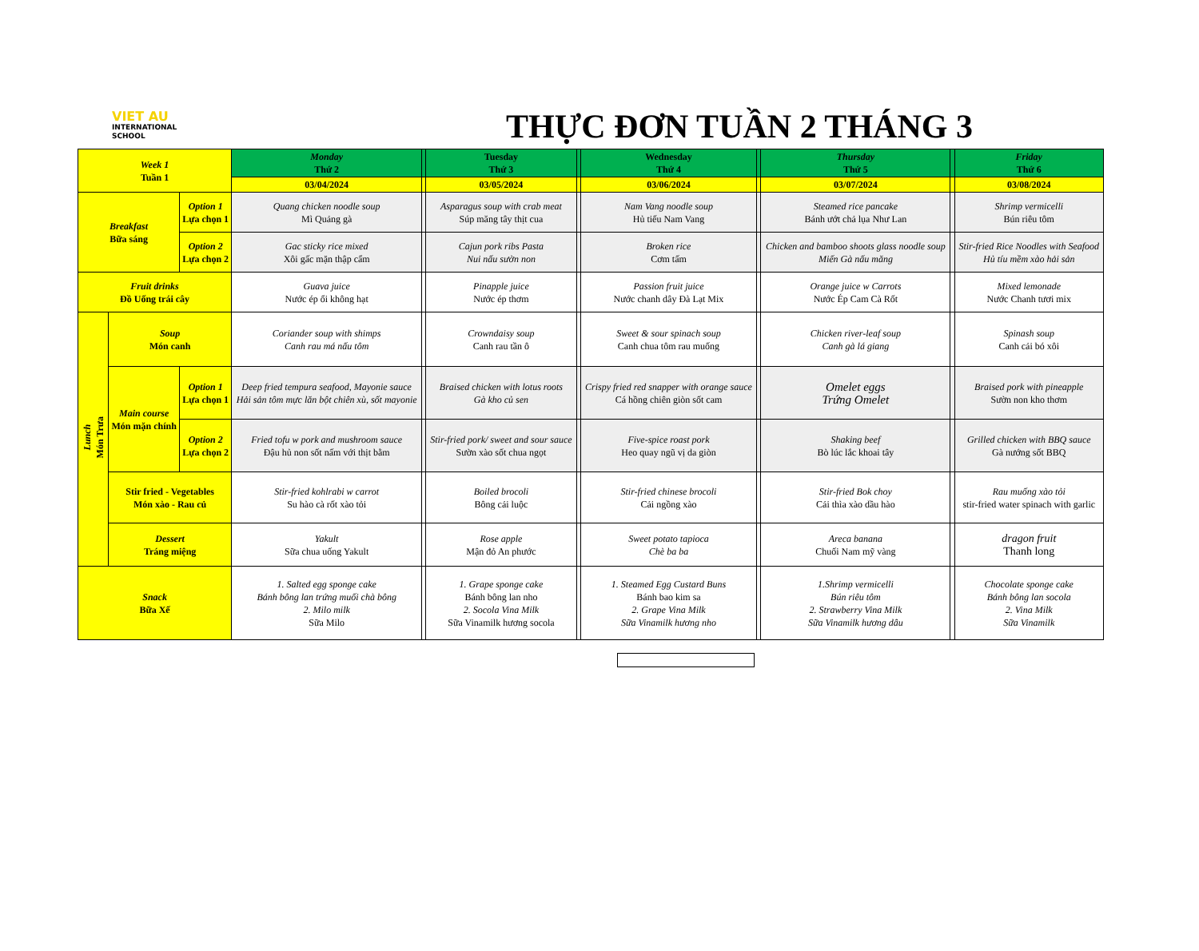VIET AU
INTERNATIONAL
SCHOOL
THỰC ĐƠN TUẦN 2 THÁNG 3
| Week 1 Tuần 1 | | | Monday Thứ 2 | | Tuesday Thứ 3 | | Wednesday Thứ 4 | | Thursday Thứ 5 | | Friday Thứ 6 |
| | | | 03/04/2024 | | 03/05/2024 | | 03/06/2024 | | 03/07/2024 | | 03/08/2024 |
| Breakfast Bữa sáng | | Option 1 Lựa chọn 1 | Quang chicken noodle soup Mì Quảng gà | | Asparagus soup with crab meat Súp măng tây thịt cua | | Nam Vang noodle soup Hủ tiếu Nam Vang | | Steamed rice pancake Bánh ướt chả lụa Như Lan | | Shrimp vermicelli Bún riêu tôm |
| | | Option 2 Lựa chọn 2 | Gac sticky rice mixed Xôi gấc mặn thập cẩm | | Cajun pork ribs Pasta Nui nấu sườn non | | Broken rice Cơm tấm | | Chicken and bamboo shoots glass noodle soup Miến Gà nấu măng | | Stir-fried Rice Noodles with Seafood Hủ tíu mềm xào hải sản |
| Fruit drinks Đồ Uống trái cây | | | Guava juice Nước ép ổi không hạt | | Pinapple juice Nước ép thơm | | Passion fruit juice Nước chanh dây Đà Lạt Mix | | Orange juice w Carrots Nước Ép Cam Cà Rốt | | Mixed lemonade Nước Chanh tươi mix |
| Lunch Món Trưa | Soup Món canh | | Coriander soup with shimps Canh rau má nấu tôm | | Crowndaisy soup Canh rau tần ô | | Sweet & sour spinach soup Canh chua tôm rau muống | | Chicken river-leaf soup Canh gà lá giang | | Spinash soup Canh cải bó xôi |
| | Main course Món mặn chính | Option 1 Lựa chọn 1 | Deep fried tempura seafood, Mayonie sauce Hải sản tôm mực lăn bột chiên xù, sốt mayonie | | Braised chicken with lotus roots Gà kho củ sen | | Crispy fried red snapper with orange sauce Cá hồng chiên giòn sốt cam | | Omelet eggs Trứng Omelet | | Braised pork with pineapple Sườn non kho thơm |
| | | Option 2 Lựa chọn 2 | Fried tofu w pork and mushroom sauce Đậu hủ non sốt nấm với thịt bằm | | Stir-fried pork/ sweet and sour sauce Sườn xào sốt chua ngọt | | Five-spice roast pork Heo quay ngũ vị da giòn | | Shaking beef Bò lúc lắc khoai tây | | Grilled chicken with BBQ sauce Gà nướng sốt BBQ |
| | Stir fried - Vegetables Món xào - Rau củ | | Stir-fried kohlrabi w carrot Su hào cà rốt xào tỏi | | Boiled brocoli Bông cải luộc | | Stir-fried chinese brocoli Cải ngồng xào | | Stir-fried Bok choy Cải thìa xào dầu hào | | Rau muống xào tỏi stir-fried water spinach with garlic |
| | Dessert Tráng miệng | | Yakult Sữa chua uống Yakult | | Rose apple Mận đỏ An phước | | Sweet potato tapioca Chè ba ba | | Areca banana Chuối Nam mỹ vàng | | dragon fruit Thanh long |
| Snack Bữa Xế | | | 1. Salted egg sponge cake Bánh bông lan trứng muối chà bông 2. Milo milk Sữa Milo | | 1. Grape sponge cake Bánh bông lan nho 2. Socola Vina Milk Sữa Vinamilk hương socola | | 1. Steamed Egg Custard Buns Bánh bao kim sa 2. Grape Vina Milk Sữa Vinamilk hương nho | | 1.Shrimp vermicelli Bún riêu tôm 2. Strawberry Vina Milk Sữa Vinamilk hương dâu | | Chocolate sponge cake Bánh bông lan socola 2. Vina Milk Sữa Vinamilk |